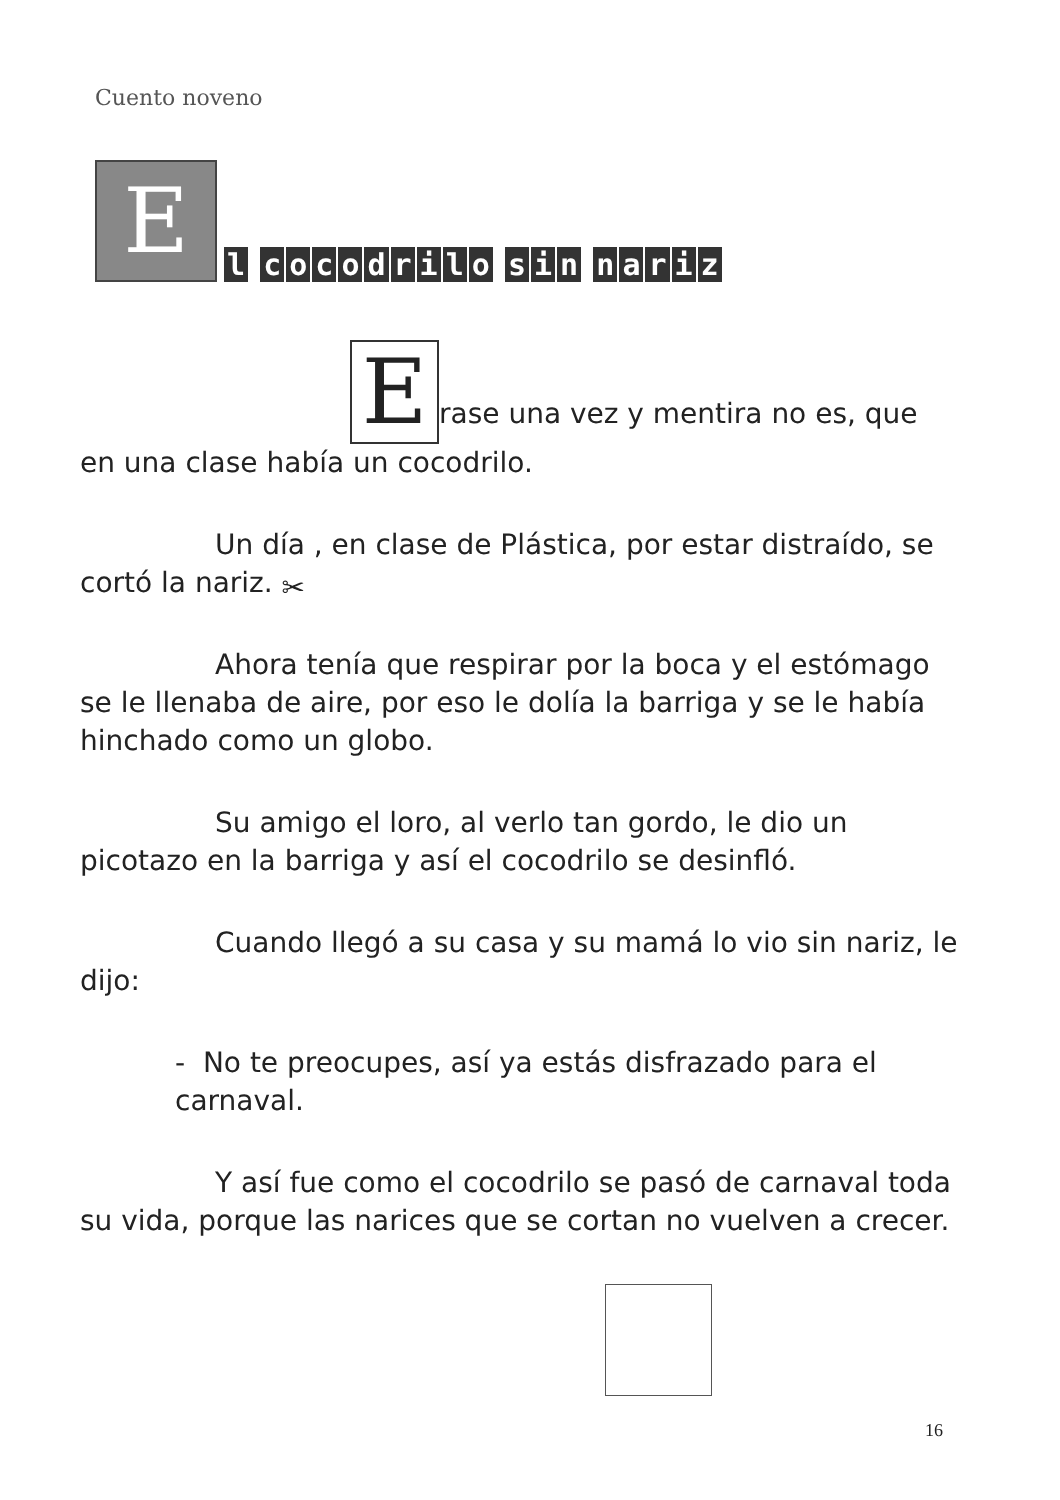Cuento noveno
E
l cocodrilo sin nariz
Erase una vez y mentira no es, que en una clase había un cocodrilo.
Un día , en clase de Plástica, por estar distraído, se cortó la nariz. ✂
Ahora tenía que respirar por la boca y el estómago se le llenaba de aire, por eso le dolía la barriga y se le había hinchado como un globo.
Su amigo el loro, al verlo tan gordo, le dio un picotazo en la barriga y así el cocodrilo se desinfló.
Cuando llegó a su casa y su mamá lo vio sin nariz, le dijo:
- No te preocupes, así ya estás disfrazado para el carnaval.
Y así fue como el cocodrilo se pasó de carnaval toda su vida, porque las narices que se cortan no vuelven a crecer.
16